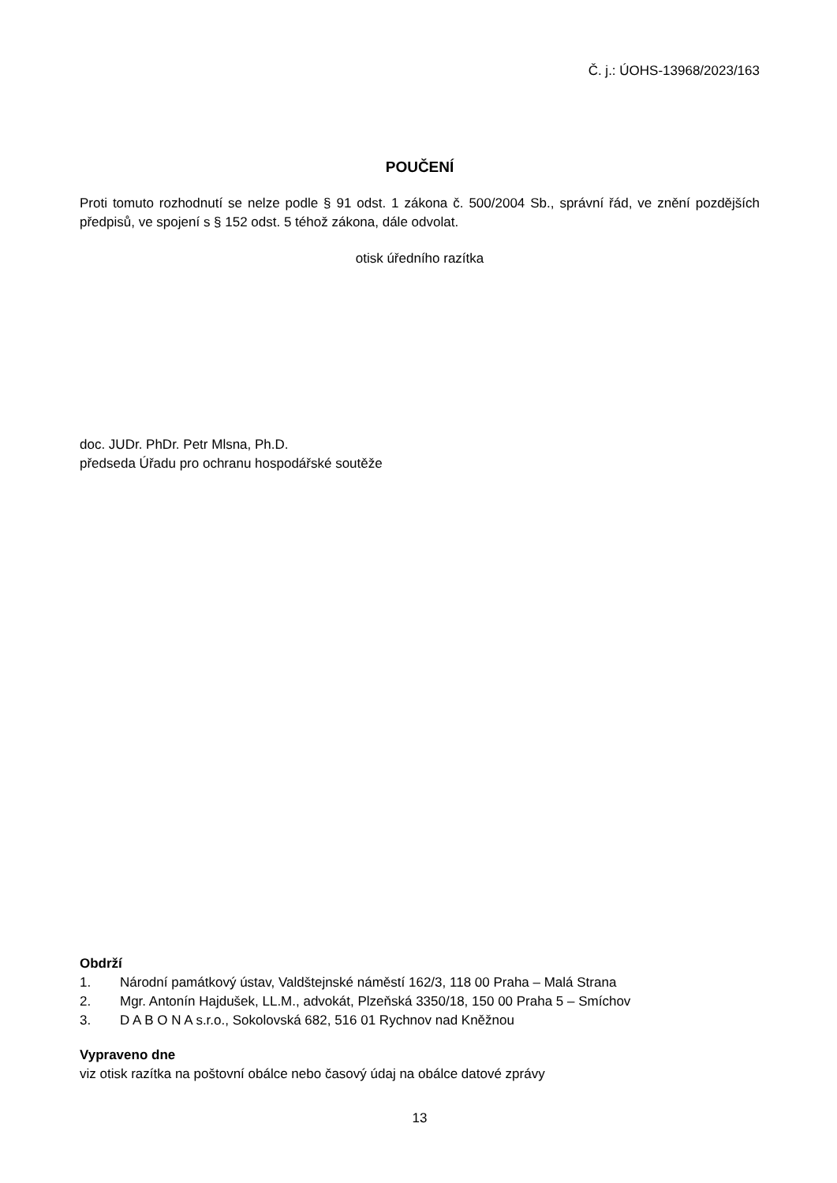Č. j.: ÚOHS-13968/2023/163
POUČENÍ
Proti tomuto rozhodnutí se nelze podle § 91 odst. 1 zákona č. 500/2004 Sb., správní řád, ve znění pozdějších předpisů, ve spojení s § 152 odst. 5 téhož zákona, dále odvolat.
otisk úředního razítka
doc. JUDr. PhDr. Petr Mlsna, Ph.D.
předseda Úřadu pro ochranu hospodářské soutěže
Obdrží
1. Národní památkový ústav, Valdštejnské náměstí 162/3, 118 00 Praha – Malá Strana
2. Mgr. Antonín Hajdušek, LL.M., advokát, Plzeňská 3350/18, 150 00 Praha 5 – Smíchov
3. D A B O N A s.r.o., Sokolovská 682, 516 01 Rychnov nad Kněžnou
Vypraveno dne
viz otisk razítka na poštovní obálce nebo časový údaj na obálce datové zprávy
13